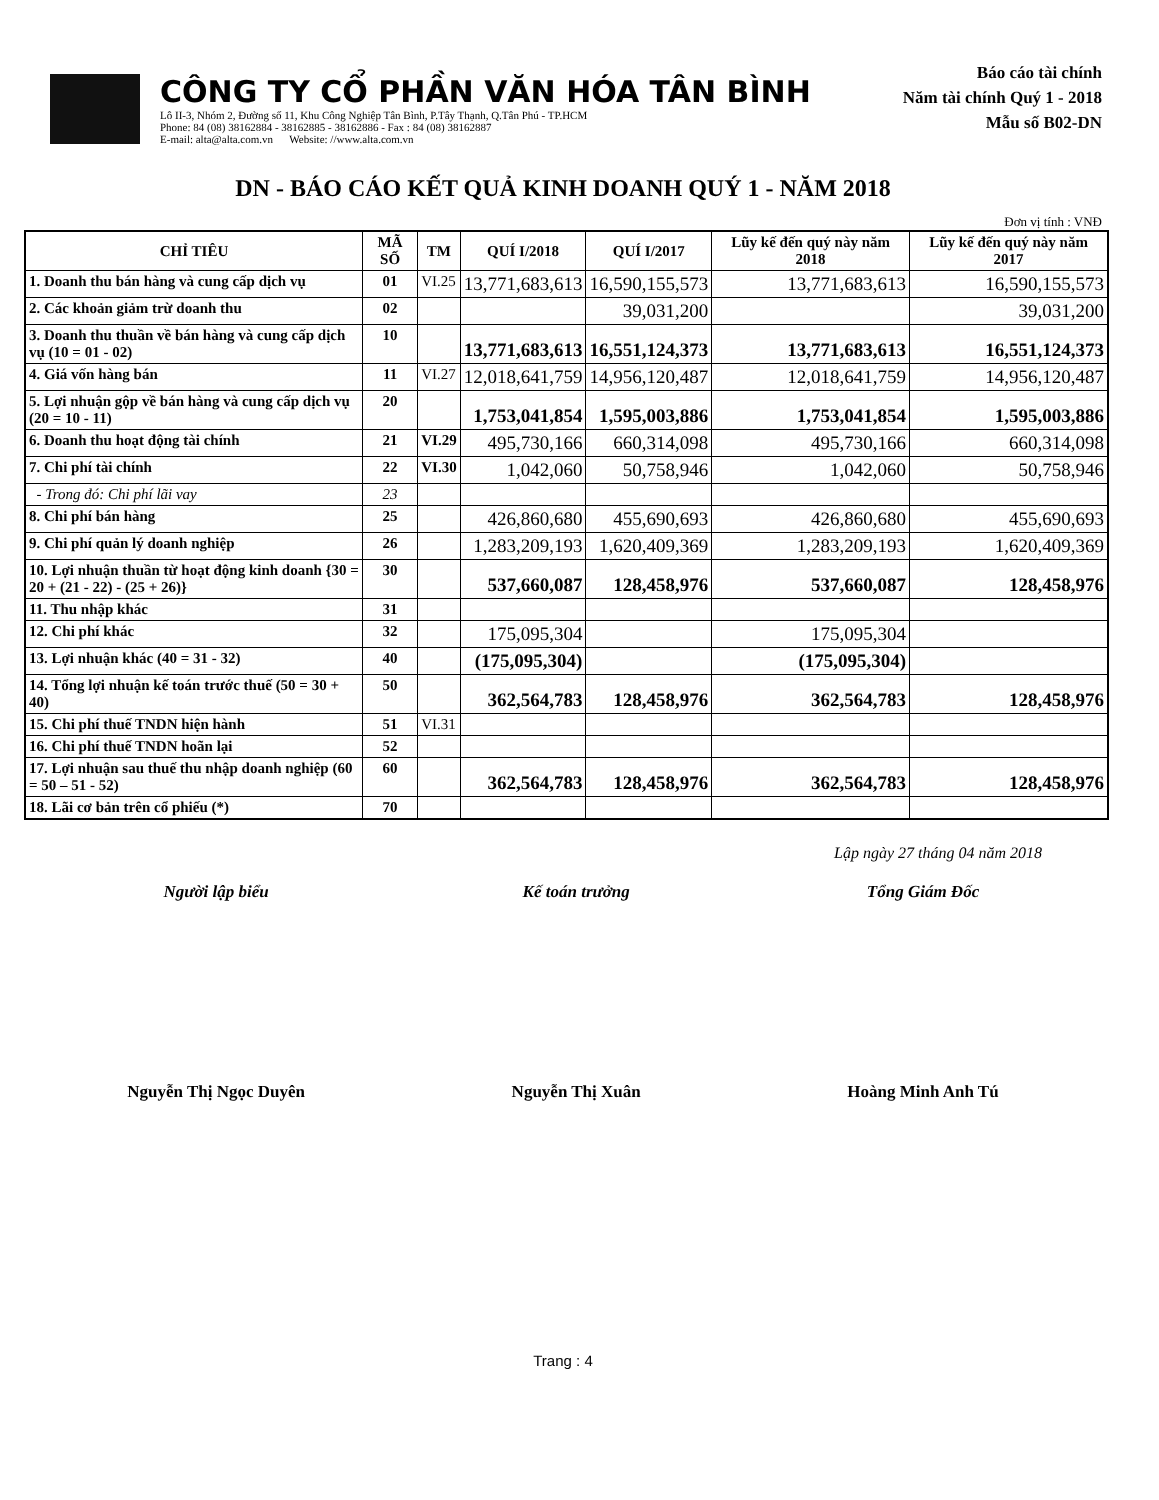CÔNG TY CỔ PHẦN VĂN HÓA TÂN BÌNH
Lô II-3, Nhóm 2, Đường số 11, Khu Công Nghiệp Tân Bình, P.Tây Thạnh, Q.Tân Phú - TP.HCM
Phone: 84 (08) 38162884 - 38162885 - 38162886 - Fax : 84 (08) 38162887
E-mail: alta@alta.com.vn Website: //www.alta.com.vn
Báo cáo tài chính
Năm tài chính Quý 1 - 2018
Mẫu số B02-DN
DN - BÁO CÁO KẾT QUẢ KINH DOANH QUÝ 1 - NĂM 2018
Đơn vị tính : VNĐ
| CHỈ TIÊU | MÃ SỐ | TM | QUÍ I/2018 | QUÍ I/2017 | Lũy kế đến quý này năm 2018 | Lũy kế đến quý này năm 2017 |
| --- | --- | --- | --- | --- | --- | --- |
| 1. Doanh thu bán hàng và cung cấp dịch vụ | 01 | VI.25 | 13,771,683,613 | 16,590,155,573 | 13,771,683,613 | 16,590,155,573 |
| 2. Các khoản giảm trừ doanh thu | 02 | | | 39,031,200 | | 39,031,200 |
| 3. Doanh thu thuần về bán hàng và cung cấp dịch vụ (10 = 01 - 02) | 10 | | 13,771,683,613 | 16,551,124,373 | 13,771,683,613 | 16,551,124,373 |
| 4. Giá vốn hàng bán | 11 | VI.27 | 12,018,641,759 | 14,956,120,487 | 12,018,641,759 | 14,956,120,487 |
| 5. Lợi nhuận gộp về bán hàng và cung cấp dịch vụ (20 = 10 - 11) | 20 | | 1,753,041,854 | 1,595,003,886 | 1,753,041,854 | 1,595,003,886 |
| 6. Doanh thu hoạt động tài chính | 21 | VI.29 | 495,730,166 | 660,314,098 | 495,730,166 | 660,314,098 |
| 7. Chi phí tài chính | 22 | VI.30 | 1,042,060 | 50,758,946 | 1,042,060 | 50,758,946 |
| - Trong đó: Chi phí lãi vay | 23 | | | | | |
| 8. Chi phí bán hàng | 25 | | 426,860,680 | 455,690,693 | 426,860,680 | 455,690,693 |
| 9. Chi phí quản lý doanh nghiệp | 26 | | 1,283,209,193 | 1,620,409,369 | 1,283,209,193 | 1,620,409,369 |
| 10. Lợi nhuận thuần từ hoạt động kinh doanh {30 = 20 + (21 - 22) - (25 + 26)} | 30 | | 537,660,087 | 128,458,976 | 537,660,087 | 128,458,976 |
| 11. Thu nhập khác | 31 | | | | | |
| 12. Chi phí khác | 32 | | 175,095,304 | | 175,095,304 | |
| 13. Lợi nhuận khác (40 = 31 - 32) | 40 | | (175,095,304) | | (175,095,304) | |
| 14. Tổng lợi nhuận kế toán trước thuế (50 = 30 + 40) | 50 | | 362,564,783 | 128,458,976 | 362,564,783 | 128,458,976 |
| 15. Chi phí thuế TNDN hiện hành | 51 | VI.31 | | | | |
| 16. Chi phí thuế TNDN hoãn lại | 52 | | | | | |
| 17. Lợi nhuận sau thuế thu nhập doanh nghiệp (60 = 50 – 51 - 52) | 60 | | 362,564,783 | 128,458,976 | 362,564,783 | 128,458,976 |
| 18. Lãi cơ bản trên cổ phiếu (*) | 70 | | | | | |
Lập ngày 27 tháng 04 năm 2018
Người lập biểu
Nguyễn Thị Ngọc Duyên
Kế toán trưởng
Nguyễn Thị Xuân
Tổng Giám Đốc
Hoàng Minh Anh Tú
Trang : 4